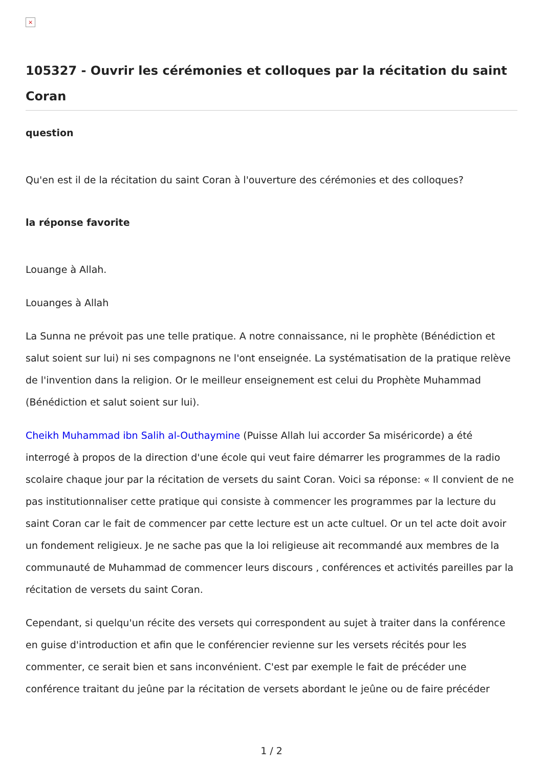×
105327 - Ouvrir les cérémonies et colloques par la récitation du saint Coran
question
Qu'en est il de la récitation du saint Coran à l'ouverture des cérémonies et des colloques?
la réponse favorite
Louange à Allah.
Louanges à Allah
La Sunna ne prévoit pas une telle pratique. A notre connaissance, ni le prophète (Bénédiction et salut soient sur lui) ni ses compagnons ne l'ont enseignée. La systématisation de la pratique relève de l'invention dans la religion. Or le meilleur enseignement est celui du Prophète Muhammad (Bénédiction et salut soient sur lui).
Cheikh Muhammad ibn Salih al-Outhaymine (Puisse Allah lui accorder Sa miséricorde) a été interrogé à propos de la direction d'une école qui veut faire démarrer les programmes de la radio scolaire chaque jour par la récitation de versets du saint Coran. Voici sa réponse: « Il convient de ne pas institutionnaliser cette pratique qui consiste à commencer les programmes par la lecture du saint Coran car le fait de commencer par cette lecture est un acte cultuel. Or un tel acte doit avoir un fondement religieux. Je ne sache pas que la loi religieuse ait recommandé aux membres de la communauté de Muhammad de commencer leurs discours , conférences et activités pareilles par la récitation de versets du saint Coran.
Cependant, si quelqu'un récite des versets qui correspondent au sujet à traiter dans la conférence en guise d'introduction et afin que le conférencier revienne sur les versets récités pour les commenter, ce serait bien et sans inconvénient. C'est par exemple le fait de précéder une conférence traitant du jeûne par la récitation de versets abordant le jeûne ou de faire précéder
1 / 2